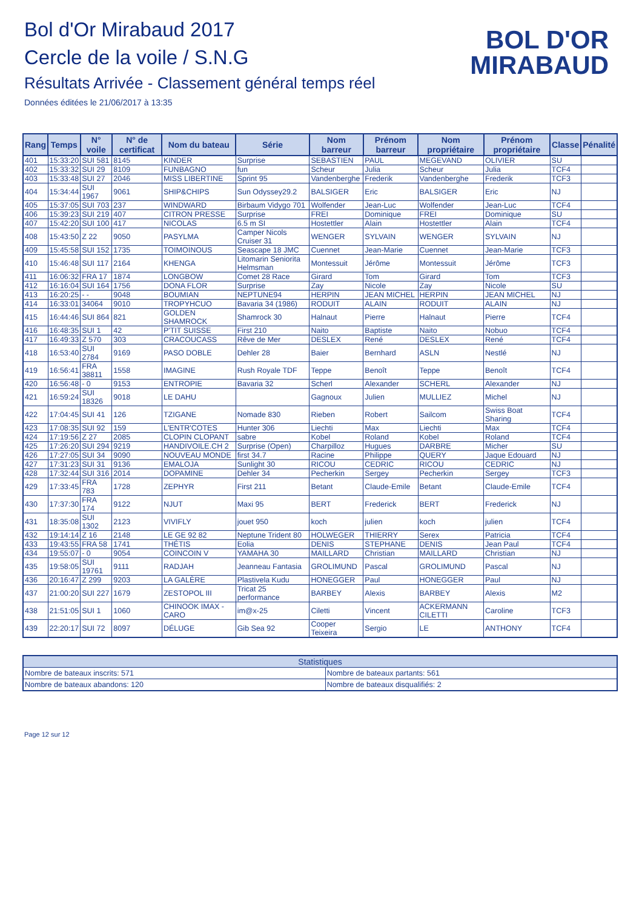Bol d'Or Mirabaud 2017
Cercle de la voile / S.N.G
Résultats Arrivée - Classement général temps réel
Données éditées le 21/06/2017 à 13:35
BOL D'OR
MIRABAUD
| Rang | Temps | N° voile | N° de certificat | Nom du bateau | Série | Nom barreur | Prénom barreur | Nom propriétaire | Prénom propriétaire | Classe | Pénalité |
| --- | --- | --- | --- | --- | --- | --- | --- | --- | --- | --- | --- |
| 401 | 15:33:20 | SUI 581 | 8145 | KINDER | Surprise | SEBASTIEN | PAUL | MEGEVAND | OLIVIER | SU | |
| 402 | 15:33:32 | SUI 29 | 8109 | FUNBAGNO | fun | Scheur | Julia | Scheur | Julia | TCF4 | |
| 403 | 15:33:48 | SUI 27 | 2046 | MISS LIBERTINE | Sprint 95 | Vandenberghe | Frederik | Vandenberghe | Frederik | TCF3 | |
| 404 | 15:34:44 | SUI 1967 | 9061 | SHIP&CHIPS | Sun Odyssey29.2 | BALSIGER | Eric | BALSIGER | Eric | NJ | |
| 405 | 15:37:05 | SUI 703 | 237 | WINDWARD | Birbaum Vidygo 701 | Wolfender | Jean-Luc | Wolfender | Jean-Luc | TCF4 | |
| 406 | 15:39:23 | SUI 219 | 407 | CITRON PRESSE | Surprise | FREI | Dominique | FREI | Dominique | SU | |
| 407 | 15:42:20 | SUI 100 | 417 | NICOLAS | 6.5 m SI | Hostettler | Alain | Hostettler | Alain | TCF4 | |
| 408 | 15:43:50 | Z 22 | 9050 | PASYLMA | Camper Nicols Cruiser 31 | WENGER | SYLVAIN | WENGER | SYLVAIN | NJ | |
| 409 | 15:45:58 | SUI 152 | 1735 | TOIMOINOUS | Seascape 18 JMC | Cuennet | Jean-Marie | Cuennet | Jean-Marie | TCF3 | |
| 410 | 15:46:48 | SUI 117 | 2164 | KHENGA | Litomarin Seniorita Helmsman | Montessuit | Jérôme | Montessuit | Jérôme | TCF3 | |
| 411 | 16:06:32 | FRA 17 | 1874 | LONGBOW | Comet 28 Race | Girard | Tom | Girard | Tom | TCF3 | |
| 412 | 16:16:04 | SUI 164 | 1756 | DONA FLOR | Surprise | Zay | Nicole | Zay | Nicole | SU | |
| 413 | 16:20:25 | - - | 9048 | BOUMIAN | NEPTUNE94 | HERPIN | JEAN MICHEL | HERPIN | JEAN MICHEL | NJ | |
| 414 | 16:33:01 | 34064 | 9010 | TROPYHCUO | Bavaria 34 (1986) | RODUIT | ALAIN | RODUIT | ALAIN | NJ | |
| 415 | 16:44:46 | SUI 864 | 821 | GOLDEN SHAMROCK | Shamrock 30 | Halnaut | Pierre | Halnaut | Pierre | TCF4 | |
| 416 | 16:48:35 | SUI 1 | 42 | P'TIT SUISSE | First 210 | Naito | Baptiste | Naito | Nobuo | TCF4 | |
| 417 | 16:49:33 | Z 570 | 303 | CRACOUCASS | Rêve de Mer | DESLEX | René | DESLEX | René | TCF4 | |
| 418 | 16:53:40 | SUI 2784 | 9169 | PASO DOBLE | Dehler 28 | Baier | Bernhard | ASLN | Nestlé | NJ | |
| 419 | 16:56:41 | FRA 38811 | 1558 | IMAGINE | Rush Royale TDF | Teppe | Benoît | Teppe | Benoît | TCF4 | |
| 420 | 16:56:48 | - 0 | 9153 | ENTROPIE | Bavaria 32 | Scherl | Alexander | SCHERL | Alexander | NJ | |
| 421 | 16:59:24 | SUI 18326 | 9018 | LE DAHU | | Gagnoux | Julien | MULLIEZ | Michel | NJ | |
| 422 | 17:04:45 | SUI 41 | 126 | TZIGANE | Nomade 830 | Rieben | Robert | Sailcom | Swiss Boat Sharing | TCF4 | |
| 423 | 17:08:35 | SUI 92 | 159 | L'ENTR'COTES | Hunter 306 | Liechti | Max | Liechti | Max | TCF4 | |
| 424 | 17:19:56 | Z 27 | 2085 | CLOPIN CLOPANT | sabre | Kobel | Roland | Kobel | Roland | TCF4 | |
| 425 | 17:26:20 | SUI 294 | 9219 | HANDIVOILE.CH 2 | Surprise (Open) | Charpilloz | Hugues | DARBRE | Micher | SU | |
| 426 | 17:27:05 | SUI 34 | 9090 | NOUVEAU MONDE | first 34.7 | Racine | Philippe | QUERY | Jaque Edouard | NJ | |
| 427 | 17:31:23 | SUI 31 | 9136 | EMALOJA | Sunlight 30 | RICOU | CEDRIC | RICOU | CEDRIC | NJ | |
| 428 | 17:32:44 | SUI 316 | 2014 | DOPAMINE | Dehler 34 | Pecherkin | Sergey | Pecherkin | Sergey | TCF3 | |
| 429 | 17:33:45 | FRA 783 | 1728 | ZEPHYR | First 211 | Betant | Claude-Emile | Betant | Claude-Emile | TCF4 | |
| 430 | 17:37:30 | FRA 174 | 9122 | NJUT | Maxi 95 | BERT | Frederick | BERT | Frederick | NJ | |
| 431 | 18:35:08 | SUI 1302 | 2123 | VIVIFLY | jouet 950 | koch | julien | koch | julien | TCF4 | |
| 432 | 19:14:14 | Z 16 | 2148 | LE GE 92 82 | Neptune Trident 80 | HOLWEGER | THIERRY | Serex | Patricia | TCF4 | |
| 433 | 19:43:55 | FRA 58 | 1741 | THÉTIS | Eolia | DENIS | STEPHANE | DENIS | Jean Paul | TCF4 | |
| 434 | 19:55:07 | - 0 | 9054 | COINCOIN V | YAMAHA 30 | MAILLARD | Christian | MAILLARD | Christian | NJ | |
| 435 | 19:58:05 | SUI 19761 | 9111 | RADJAH | Jeanneau Fantasia | GROLIMUND | Pascal | GROLIMUND | Pascal | NJ | |
| 436 | 20:16:47 | Z 299 | 9203 | LA GALÈRE | Plastivela Kudu | HONEGGER | Paul | HONEGGER | Paul | NJ | |
| 437 | 21:00:20 | SUI 227 | 1679 | ZESTOPOL III | Tricat 25 performance | BARBEY | Alexis | BARBEY | Alexis | M2 | |
| 438 | 21:51:05 | SUI 1 | 1060 | CHINOOK IMAX - CARO | im@x-25 | Ciletti | Vincent | ACKERMANN CILETTI | Caroline | TCF3 | |
| 439 | 22:20:17 | SUI 72 | 8097 | DÉLUGE | Gib Sea 92 | Cooper Teixeira | Sergio | LE | ANTHONY | TCF4 | |
| Statistiques | |
| Nombre de bateaux inscrits: 571 | Nombre de bateaux partants: 561 |
| Nombre de bateaux abandons: 120 | Nombre de bateaux disqualifiés: 2 |
Page 12 sur 12